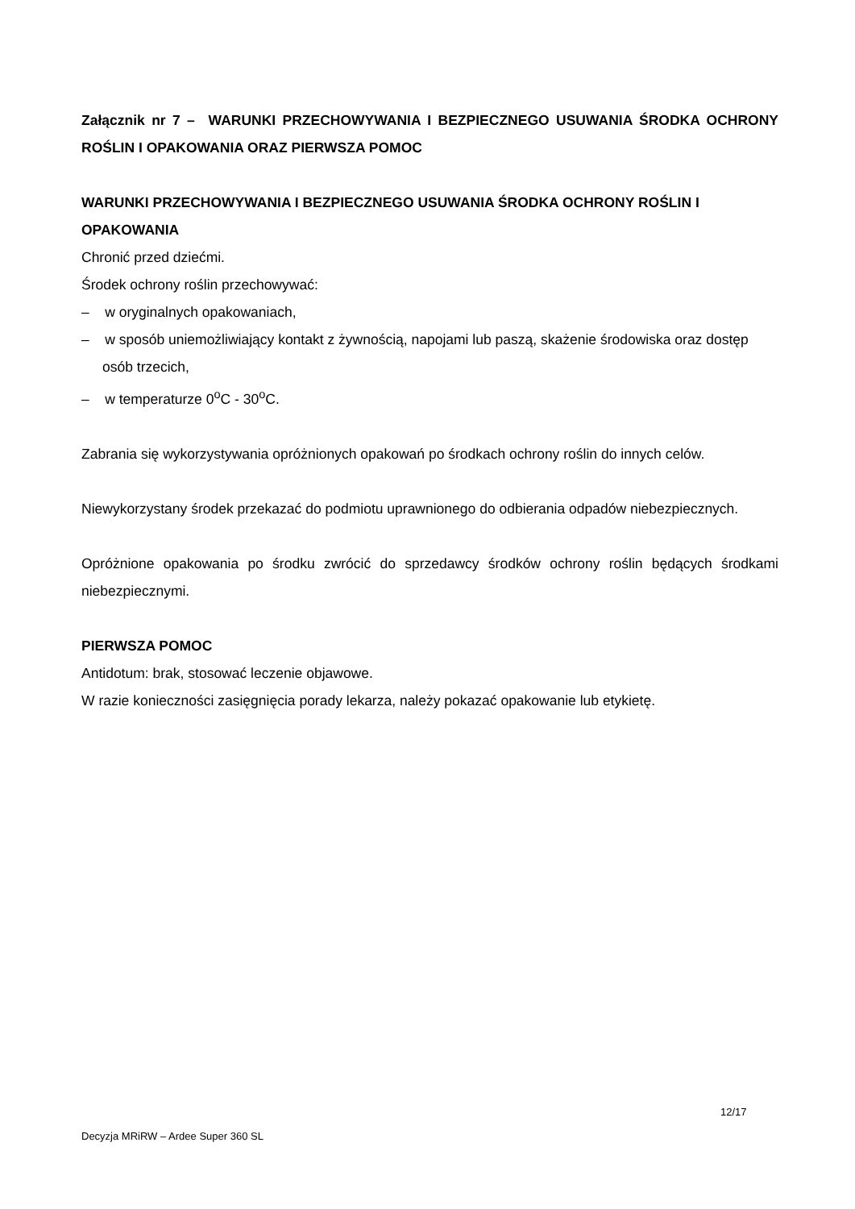Załącznik nr 7 – WARUNKI PRZECHOWYWANIA I BEZPIECZNEGO USUWANIA ŚRODKA OCHRONY ROŚLIN I OPAKOWANIA ORAZ PIERWSZA POMOC
WARUNKI PRZECHOWYWANIA I BEZPIECZNEGO USUWANIA ŚRODKA OCHRONY ROŚLIN I OPAKOWANIA
Chronić przed dziećmi.
Środek ochrony roślin przechowywać:
– w oryginalnych opakowaniach,
– w sposób uniemożliwiający kontakt z żywnością, napojami lub paszą, skażenie środowiska oraz dostęp osób trzecich,
– w temperaturze 0<sup>o</sup>C - 30<sup>o</sup>C.
Zabrania się wykorzystywania opróżnionych opakowań po środkach ochrony roślin do innych celów.
Niewykorzystany środek przekazać do podmiotu uprawnionego do odbierania odpadów niebezpiecznych.
Opróżnione opakowania po środku zwrócić do sprzedawcy środków ochrony roślin będących środkami niebezpiecznymi.
PIERWSZA POMOC
Antidotum: brak, stosować leczenie objawowe.
W razie konieczności zasięgnięcia porady lekarza, należy pokazać opakowanie lub etykietę.
12/17
Decyzja MRiRW – Ardee Super 360 SL